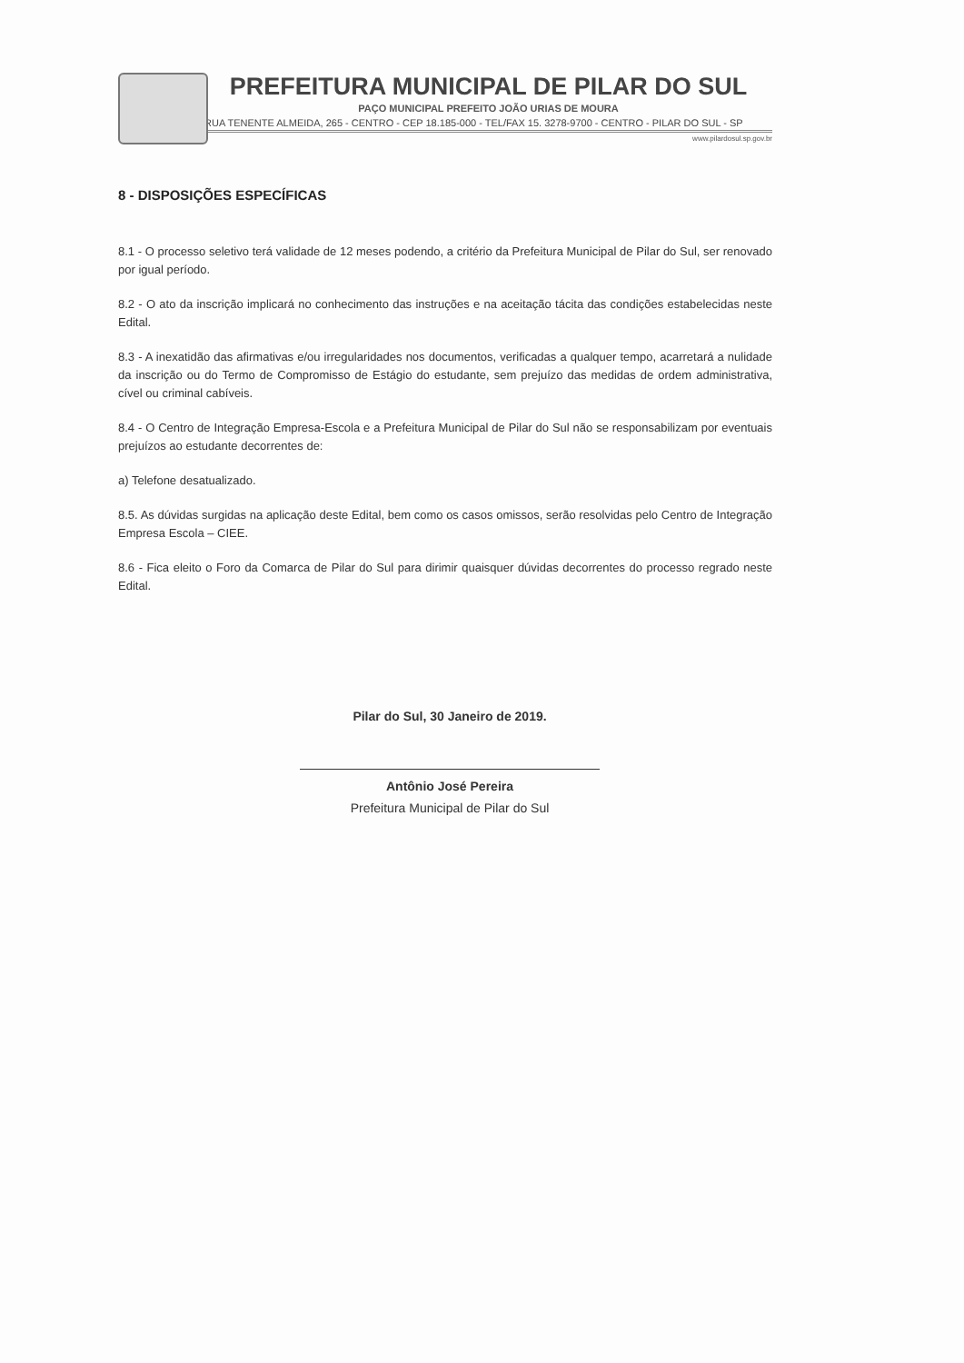PREFEITURA MUNICIPAL DE PILAR DO SUL
PAÇO MUNICIPAL PREFEITO JOÃO URIAS DE MOURA
RUA TENENTE ALMEIDA, 265 - CENTRO - CEP 18.185-000 - TEL/FAX 15. 3278-9700 - CENTRO - PILAR DO SUL - SP
www.pilardosul.sp.gov.br
8 - DISPOSIÇÕES ESPECÍFICAS
8.1 - O processo seletivo terá validade de 12 meses podendo, a critério da Prefeitura Municipal de Pilar do Sul, ser renovado por igual período.
8.2 - O ato da inscrição implicará no conhecimento das instruções e na aceitação tácita das condições estabelecidas neste Edital.
8.3 - A inexatidão das afirmativas e/ou irregularidades nos documentos, verificadas a qualquer tempo, acarretará a nulidade da inscrição ou do Termo de Compromisso de Estágio do estudante, sem prejuízo das medidas de ordem administrativa, cível ou criminal cabíveis.
8.4 - O Centro de Integração Empresa-Escola e a Prefeitura Municipal de Pilar do Sul não se responsabilizam por eventuais prejuízos ao estudante decorrentes de:
a) Telefone desatualizado.
8.5. As dúvidas surgidas na aplicação deste Edital, bem como os casos omissos, serão resolvidas pelo Centro de Integração Empresa Escola – CIEE.
8.6 - Fica eleito o Foro da Comarca de Pilar do Sul para dirimir quaisquer dúvidas decorrentes do processo regrado neste Edital.
Pilar do Sul, 30 Janeiro de 2019.
Antônio José Pereira
Prefeitura Municipal de Pilar do Sul